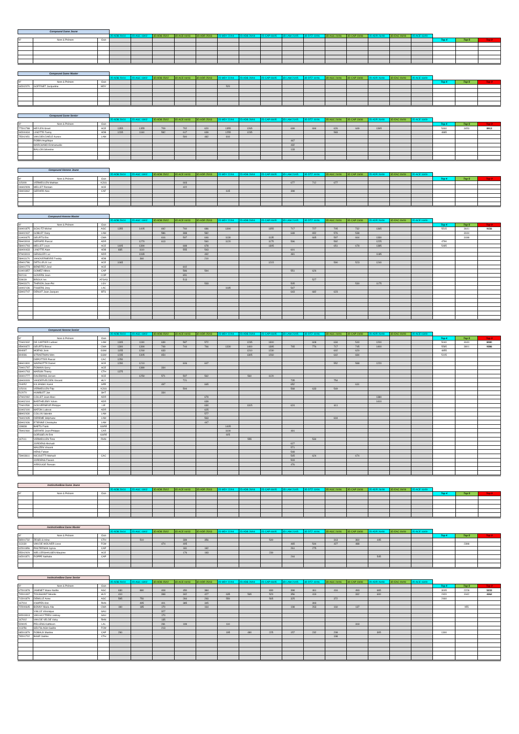| Compound Dame Jeune | | | | | | | | | | | | | | | | | | | | |
| | | | 2D ADB 29/10 | 2D AGC 18/02 | 3D ADB 25/02 | 3D ACE 04/03 | 3D ADR 25/03 | 2D MDY 22/04 | 2D ADB 29/04 | 2D CAP 06/05 | 3D LAM 21/05 | 3D DTZ 10/06 | 3D AGC 24/06 | 3D CAP 19/08 | 2D ADR 26/08 | 3D EAC 09/09 | 2D ACE 16/09 | | | |
| N° | Nom & Prénom | Club | | | | | | | | | | | | | | | | Top 4 | Top 5 | Top 9 |
| Compound Dame Master | | | | | | | | | | | | | | | | | | | | |
| | | | 2D ADB 29/10 | 2D AGC 18/02 | 3D ADB 25/02 | 3D ACE 04/03 | 3D ADR 25/03 | 2D MDY 22/04 | 2D ADB 29/04 | 2D CAP 06/05 | 3D LAM 21/05 | 3D DTZ 10/06 | 3D AGC 24/06 | 3D CAP 19/08 | 2D ADR 26/08 | 3D EAC 09/09 | 2D ACE 16/09 | | | |
| N° | Nom & Prénom | Club | | | | | | | | | | | | | | | | Top 4 | Top 5 | Top 9 |
| 64D02070 | GOFFINET Jacqueline | MDY | | | | | | 520 | | | | | | | | | | | | |
| Compound Dame Senior | | | | | | | | | | | | | | | | | | | | |
| | | | 2D ADB 29/10 | 2D AGC 18/02 | 3D ADB 25/02 | 3D ACE 04/03 | 3D ADR 25/03 | 2D MDY 22/04 | 2D ADB 29/04 | 2D CAP 06/05 | 3D LAM 21/05 | 3D DTZ 10/06 | 3D AGC 24/06 | 3D CAP 19/08 | 2D ADR 26/08 | 3D EAC 09/09 | 2D ACE 16/09 | | | |
| N° | Nom & Prénom | Club | | | | | | | | | | | | | | | | Top 4 | Top 5 | Top 9 |
| 77D01788 | HEYLEN Greet | ACE | 1355 | 1355 | 709 | 702 | 620 | 1355 | 1265 | | 699 | 694 | 626 | 649 | 1395 | | | 5460 | 3453 | 8913 |
| 94D00434 | LINOTTE Fanny | ADB | 1235 | 1160 | 582 | 617 | 639 | 1255 | 1235 | | | | 583 | | | | | 4885 | | |
| 75D02451 | VAN DEN DAELE Aurore | LAM | | | | 500 | 482 | 810 | | | | | | | | | | | | |
| | ROBIN Angélique | | | | | | | | | | 467 | | | | | | | | | |
| | MARCHAND Emmanuelle | | | | | | | | | | 432 | | | | | | | | | |
| | BALLON Séverine | | | | | | | | | | 133 | | | | | | | | | |
| Compound Homme Jeune | | | | | | | | | | | | | | | | | | | | |
| | | | 2D ADB 29/10 | 2D AGC 18/02 | 3D ADB 25/02 | 3D ACE 04/03 | 3D ADR 25/03 | 2D MDY 22/04 | 2D ADB 29/04 | 2D CAP 06/05 | 3D LAM 21/05 | 3D DTZ 10/06 | 3D AGC 24/06 | 3D CAP 19/08 | 2D ADR 26/08 | 3D EAC 09/09 | 2D ACE 16/09 | | | |
| N° | Nom & Prénom | Club | | | | | | | | | | | | | | | | Top 4 | Top 5 | Top 9 |
| 115409 | VERMEULEN Mathias | KJSS | | | | 603 | | | | | 677 | 712 | 677 | | | | | | | |
| 04H02928 | MELLET Romain | ACE | | | | 422 | | | | | | | | | | | | | | |
| 03H03462 | GERARD Alex | CAF | | | | | | 615 | | | 398 | | | | | | | | | |
| Compound Homme Master | | | | | | | | | | | | | | | | | | | | |
| | | | 2D ADB 29/10 | 2D AGC 18/02 | 3D ADB 25/02 | 3D ACE 04/03 | 3D ADR 25/03 | 2D MDY 22/04 | 2D ADB 29/04 | 2D CAP 06/05 | 3D LAM 21/05 | 3D DTZ 10/06 | 3D AGC 24/06 | 3D CAP 19/08 | 2D ADR 26/08 | 3D EAC 09/09 | 2D ACE 16/09 | | | |
| N° | Nom & Prénom | Club | | | | | | | | | | | | | | | | Top 4 | Top 5 | Top 9 |
| 64H01875 | SCHLITZ Michel | AGC | 1355 | 1405 | 692 | 760 | 686 | 1390 | | 1355 | 717 | 727 | 705 | 732 | 1365 | | | 5515 | 3641 | 9156 |
| 66H02437 | GOBLET Dany | LAM | | | 586 | 388 | 582 | | | | 648 | 652 | 576 | 538 | | | | | 3044 | |
| 61H00675 | GEURTS Eric | CMA | | | 616 | 597 | 646 | 1130 | | 1135 | | 665 | 597 | 664 | 1330 | | | | 3188 | |
| 59H03018 | GERARD Pascal | ADR | | 1270 | 613 | | 540 | 1120 | | 1175 | 596 | | 592 | | 1225 | | | 4790 | | |
| 58H01793 | MELLET Louis | ACE | 1405 | 1390 | | 688 | 678 | | | 1305 | | | 651 | 678 | 1385 | | | 5485 | | |
| 66H00433 | LINOTTE Alain | ADB | 835 | 1110 | | 555 | 543 | | | | 601 | | | | | | | | | |
| 57H03019 | GENGLER Luc | ADR | | 1065 | | | 492 | | | | 481 | | | | 1185 | | | | | |
| 58H03170 | VANOVERMEIRE Freddy | ADB | | 360 | | | 210 | | | | | | | | | | | | | |
| 65H01786 | DETILLEUX Luc | ACE | 1065 | | | | | | | 1215 | | | 590 | 523 | 1240 | | | | | |
| 63H01773 | BENEITEZ José | ACE | | | | 602 | | | | | | | | | | | | | | |
| 61H01857 | GOMEZ Alfons | CAP | | | | 586 | 594 | | | | 551 | 626 | | | | | | | | |
| 502116 | GOVERS Jean | COP | | | | 651 | | | | | | | | | | | | | | |
| 528039 | BROUX Ivo | AFGAS | | | | 513 | | | | | | 527 | | | | | | | | |
| 53H03171 | THIRION Jean-Pol | LGV | | | | | 533 | | | | 505 | | | 530 | 1175 | | | | | |
| 64H02136 | FISSERS Josy | LAC | | | | | | 1185 | | | 547 | | | | | | | | | |
| 63H02747 | DENUIT Jean-Jacques | BTS | | | | | | | | | 643 | 682 | 623 | | | | | | | |
| Compound Homme Senior | | | | | | | | | | | | | | | | | | | | |
| | | | 2D ADB 29/10 | 2D AGC 18/02 | 3D ADB 25/02 | 3D ACE 04/03 | 3D ADR 25/03 | 2D MDY 22/04 | 2D ADB 29/04 | 2D CAP 06/05 | 3D LAM 21/05 | 3D DTZ 10/06 | 3D AGC 24/06 | 3D CAP 19/08 | 2D ADR 26/08 | 3D EAC 09/09 | 2D ACE 16/09 | | | |
| N° | Nom & Prénom | Club | | | | | | | | | | | | | | | | Top 4 | Top 5 | Top 9 |
| 72H02432 | DE CARTIER Ludovic | LAM | 1305 | 1190 | 639 | 587 | 572 | | 1235 | 1300 | | 608 | 634 | 540 | 1200 | | | 5040 | 3040 | 8080 |
| 95H00672 | GEURTS Brieuc | CMA | 1300 | 1390 | 749 | 744 | 766 | 1330 | 1400 | 1395 | 765 | 776 | 717 | 745 | 1400 | | | 5585 | 3801 | 9386 |
| 804087 | MOENS Joris | GSW | 1155 | 1260 | 633 | | | | 1210 | 1230 | | | 602 | 620 | | | | 4855 | | |
| 804086 | STRAETMAN Wim | GSW | 1235 | 1305 | 654 | | | | 1305 | 1260 | | | 642 | 684 | | | | 5105 | | |
| | DEPOTTER Pascal | CAC | 1250 | | | | | | | | | | | | | | | | | |
| 68H01800 | WARNOTTE Daniel | ACE | 1290 | 1210 | | 606 | 607 | | | | | | 552 | 588 | 1220 | | | | | |
| 70H01797 | ROMAIN Gerry | ACE | | 1380 | 334 | | | | | | | | | | | | | | | |
| 66H01763 | MARSIN Thierry | CTH | 1375 | | | | | | | | | | | | | | | | | |
| 94H01777 | DALEMANS Jeroen | ACE | | 1250 | 571 | 597 | 562 | | 560 | 1120 | | | | | | | | | | |
| 69H00009 | VANDERVELDEN Vincent | HUY | | | | 721 | | | | | 735 | | 754 | | | | | | | |
| 204052 | KILJANSKI Kamil | GPE | | | 497 | | 665 | | | | 652 | | | 631 | | | | | | |
| 115416 | VERMEULEN Filip | KJSS | | | | 594 | | | | | 568 | 633 | 549 | | | | | | | |
| 512070 | HUMBLET Jan | SHT | | | 334 | | | | | | | | | | | | | | | |
| 67H02092 | COLLET Jean-Marc | ADR | | | | | 679 | | | | | | | | 1380 | | | | | |
| 81H02104 | BARTHELEMY Kévin | ADR | | | | | 639 | | | | | | | | 1410 | | | | | |
| 72H01530 | GOUVERNEUR Philippe | LIE | | | | | 630 | | 1315 | | 624 | | 611 | | | | | | | |
| 81H02100 | MATON Ludovic | ADR | | | | | 625 | | | | | | | | | | | | | |
| 88H02430 | COLLIN Valentin | LAM | | | | | 577 | | | | | | | | | | | | | |
| 76H02435 | DEREME Stéphane | LAM | | | | | 563 | | | | | | 604 | | | | | | | |
| 83H02436 | ETIENNE Christophe | LAM | | | | | 447 | | | | | | | | | | | | | |
| 139838 | BAETS Frank | GSRE | | | | | | 1405 | | | | | | | | | | | | |
| 75H02460 | GERARD Jean-Philippe | CAR | | | | | | 1100 | | | 491 | | | | | | | | | |
| | GORSSELIN Erik | GSRE | | | | | | 925 | | | | | | | | | | | | |
| 167011 | VERMEULEN Timo | RHN | | | | | | | 555 | | | 534 | | | | | | | | |
| | JORDENS Michaël | | | | | | | | | | 627 | | | | | | | | | |
| | MAUZEN Vincent | | | | | | | | | | 571 | | | | | | | | | |
| | HENS Fabian | | | | | | | | | | 548 | | | | | | | | | |
| 73H03611 | NICOLETTI Michaël | CAC | | | | | | | | | 545 | 624 | | 674 | | | | | | |
| | JORDENS Flavien | | | | | | | | | | 503 | | | | | | | | | |
| | ARROUGE Romain | | | | | | | | | | 476 | | | | | | | | | |
| InstinctiveBow Dame Jeune | | | | | | | | | | | | | | | | | | | | |
| | | | 2D ADB 29/10 | 2D AGC 18/02 | 3D ADB 25/02 | 3D ACE 04/03 | 3D ADR 25/03 | 2D MDY 22/04 | 2D ADB 29/04 | 2D CAP 06/05 | 3D LAM 21/05 | 3D DTZ 10/06 | 3D AGC 24/06 | 3D CAP 19/08 | 2D ADR 26/08 | 3D EAC 09/09 | 2D ACE 16/09 | | | |
| N° | Nom & Prénom | Club | | | | | | | | | | | | | | | | Top 4 | Top 5 | Top 9 |
| InstinctiveBow Dame Master | | | | | | | | | | | | | | | | | | | | |
| | | | 2D ADB 29/10 | 2D AGC 18/02 | 3D ADB 25/02 | 3D ACE 04/03 | 3D ADR 25/03 | 2D MDY 22/04 | 2D ADB 29/04 | 2D CAP 06/05 | 3D LAM 21/05 | 3D DTZ 10/06 | 3D AGC 24/06 | 3D CAP 19/08 | 2D ADR 26/08 | 3D EAC 09/09 | 2D ACE 16/09 | | | |
| N° | Nom & Prénom | Club | | | | | | | | | | | | | | | | Top 4 | Top 5 | Top 9 |
| 59D01732 | ZEGELS Irène | CTH | | 510 | | 339 | 356 | | | 540 | | | 313 | 360 | 445 | | | | | |
| 113130 | VAN DE WOUVER Lieve | FCM | | | 474 | 405 | | | | | 465 | 544 | 427 | 488 | | | | | 2398 | |
| 62D01856 | PASTERNAK Sylvia | CAP | | | | 181 | 182 | | | | 261 | 275 | | | | | | | | |
| 55D02929 | WELLERSHAUSEN Maryline | ACE | | | | 176 | 183 | | | 230 | | | | | | | | | | |
| 64D01871 | ROPPE Nathalie | CAP | | | | | | | | | 244 | | | | 545 | | | | | |
| InstinctiveBow Dame Senior | | | | | | | | | | | | | | | | | | | | |
| | | | 2D ADB 29/10 | 2D AGC 18/02 | 3D ADB 25/02 | 3D ACE 04/03 | 3D ADR 25/03 | 2D MDY 22/04 | 2D ADB 29/04 | 2D CAP 06/05 | 3D LAM 21/05 | 3D DTZ 10/06 | 3D AGC 24/06 | 3D CAP 19/08 | 2D ADR 26/08 | 3D EAC 09/09 | 2D ACE 16/09 | | | |
| N° | Nom & Prénom | Club | | | | | | | | | | | | | | | | Top 4 | Top 5 | Top 9 |
| 67D01878 | JAMINET Marie-Noëlle | AGC | 630 | 880 | 408 | 450 | 384 | | | 830 | 398 | 461 | 416 | 493 | 665 | | | 3005 | 2228 | 5233 |
| 70D01497 | TOUSSAINT Mireille | HUY | 410 | | 398 | 342 | 427 | 635 | 565 | 520 | 356 | 419 | | 332 | 600 | | | 2320 | 1942 | 4262 |
| 71D01879 | DEMILLE Anne | AGC | 595 | 750 | | 284 | 293 | 550 | | 565 | 325 | | 372 | | | | | 2460 | | |
| 167004 | KNAPEN Ann | RHN | | 495 | 401 | 385 | 345 | | | | | 393 | | | | | | | | |
| 72D00645 | BONNY Marie-Alix | CMA | 190 | 185 | 170 | | 164 | | | | 198 | 263 | 160 | 137 | | | | | 955 | |
| | VIALLE Véronique | GAU | | | 327 | | | | | | | | | | | | | | | |
| 90D03313 | VAN HUYTREN Lindsay | GAU | | | 170 | | | | | | | | | | | | | | | |
| 167002 | VAN DE VELDE Vicky | RHN | | | 135 | | | | | | | | | | | | | | | |
| 529005 | PELLENS Kathleen | LAL | | | 281 | 199 | | 110 | | | | | | 318 | | | | | | |
| 113256 | SELFSLAGH Gaëlle | FCM | | | 213 | | | | | | | | | | | | | | | |
| 68D01879 | ROBAUX Martine | CAP | 290 | | | | | 195 | 480 | 225 | 157 | 232 | 208 | | 305 | | | 1300 | | |
| 79D01702 | BAAR Valérie | CTH | | | | | | | | | | | 198 | | | | | | | |